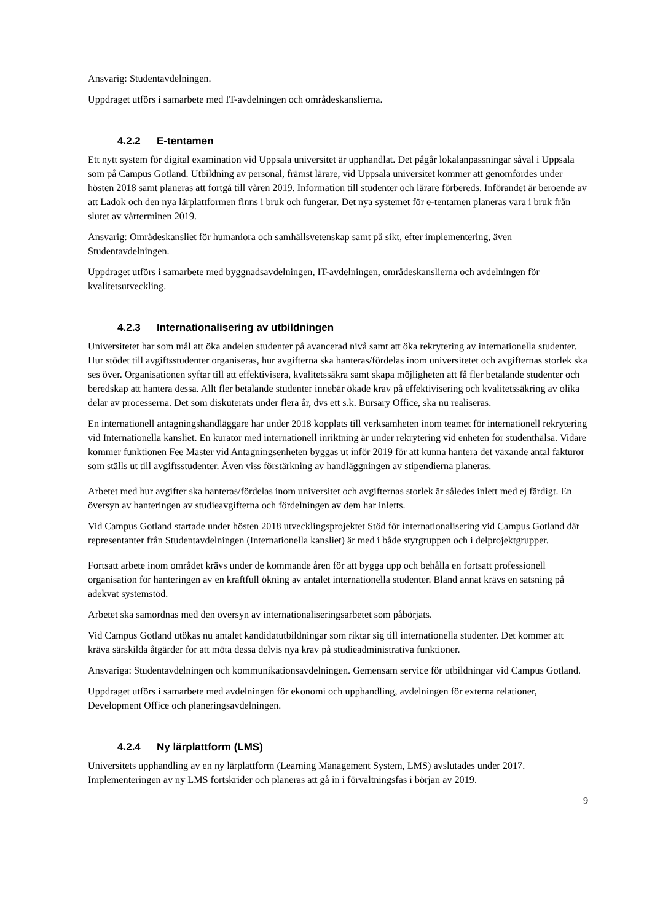Ansvarig: Studentavdelningen.
Uppdraget utförs i samarbete med IT-avdelningen och områdeskanslierna.
4.2.2 E-tentamen
Ett nytt system för digital examination vid Uppsala universitet är upphandlat. Det pågår lokalanpassningar såväl i Uppsala som på Campus Gotland. Utbildning av personal, främst lärare, vid Uppsala universitet kommer att genomfördes under hösten 2018 samt planeras att fortgå till våren 2019. Information till studenter och lärare förbereds. Införandet är beroende av att Ladok och den nya lärplattformen finns i bruk och fungerar. Det nya systemet för e-tentamen planeras vara i bruk från slutet av vårterminen 2019.
Ansvarig: Områdeskansliet för humaniora och samhällsvetenskap samt på sikt, efter implementering, även Studentavdelningen.
Uppdraget utförs i samarbete med byggnadsavdelningen, IT-avdelningen, områdeskanslierna och avdelningen för kvalitetsutveckling.
4.2.3 Internationalisering av utbildningen
Universitetet har som mål att öka andelen studenter på avancerad nivå samt att öka rekrytering av internationella studenter. Hur stödet till avgiftsstudenter organiseras, hur avgifterna ska hanteras/fördelas inom universitetet och avgifternas storlek ska ses över. Organisationen syftar till att effektivisera, kvalitetssäkra samt skapa möjligheten att få fler betalande studenter och beredskap att hantera dessa. Allt fler betalande studenter innebär ökade krav på effektivisering och kvalitetssäkring av olika delar av processerna. Det som diskuterats under flera år, dvs ett s.k. Bursary Office, ska nu realiseras.
En internationell antagningshandläggare har under 2018 kopplats till verksamheten inom teamet för internationell rekrytering vid Internationella kansliet. En kurator med internationell inriktning är under rekrytering vid enheten för studenthälsa. Vidare kommer funktionen Fee Master vid Antagningsenheten byggas ut inför 2019 för att kunna hantera det växande antal fakturor som ställs ut till avgiftsstudenter. Även viss förstärkning av handläggningen av stipendierna planeras.
Arbetet med hur avgifter ska hanteras/fördelas inom universitet och avgifternas storlek är således inlett med ej färdigt. En översyn av hanteringen av studieavgifterna och fördelningen av dem har inletts.
Vid Campus Gotland startade under hösten 2018 utvecklingsprojektet Stöd för internationalisering vid Campus Gotland där representanter från Studentavdelningen (Internationella kansliet) är med i både styrgruppen och i delprojektgrupper.
Fortsatt arbete inom området krävs under de kommande åren för att bygga upp och behålla en fortsatt professionell organisation för hanteringen av en kraftfull ökning av antalet internationella studenter. Bland annat krävs en satsning på adekvat systemstöd.
Arbetet ska samordnas med den översyn av internationaliseringsarbetet som påbörjats.
Vid Campus Gotland utökas nu antalet kandidatutbildningar som riktar sig till internationella studenter. Det kommer att kräva särskilda åtgärder för att möta dessa delvis nya krav på studieadministrativa funktioner.
Ansvariga: Studentavdelningen och kommunikationsavdelningen. Gemensam service för utbildningar vid Campus Gotland.
Uppdraget utförs i samarbete med avdelningen för ekonomi och upphandling, avdelningen för externa relationer, Development Office och planeringsavdelningen.
4.2.4 Ny lärplattform (LMS)
Universitets upphandling av en ny lärplattform (Learning Management System, LMS) avslutades under 2017. Implementeringen av ny LMS fortskrider och planeras att gå in i förvaltningsfas i början av 2019.
9